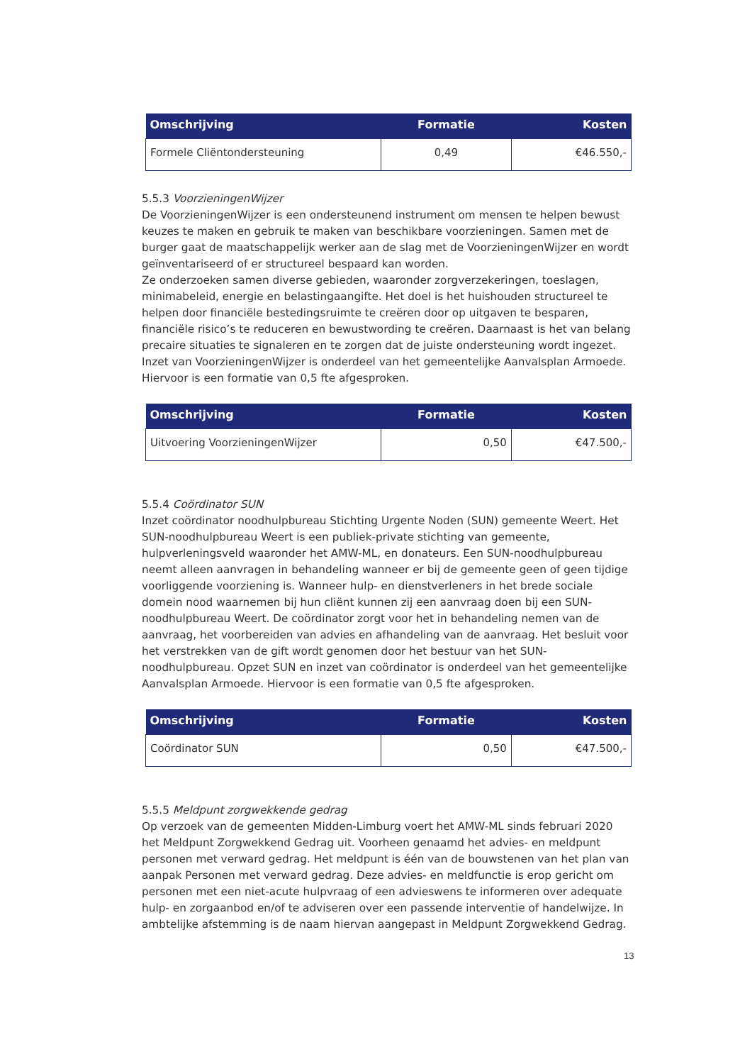| Omschrijving | Formatie | Kosten |
| --- | --- | --- |
| Formele Cliëntondersteuning | 0,49 | €46.550,- |
5.5.3 VoorzieningenWijzer
De VoorzieningenWijzer is een ondersteunend instrument om mensen te helpen bewust keuzes te maken en gebruik te maken van beschikbare voorzieningen. Samen met de burger gaat de maatschappelijk werker aan de slag met de VoorzieningenWijzer en wordt geïnventariseerd of er structureel bespaard kan worden.
Ze onderzoeken samen diverse gebieden, waaronder zorgverzekeringen, toeslagen, minimabeleid, energie en belastingaangifte. Het doel is het huishouden structureel te helpen door financiële bestedingsruimte te creëren door op uitgaven te besparen, financiële risico’s te reduceren en bewustwording te creëren. Daarnaast is het van belang precaire situaties te signaleren en te zorgen dat de juiste ondersteuning wordt ingezet. Inzet van VoorzieningenWijzer is onderdeel van het gemeentelijke Aanvalsplan Armoede. Hiervoor is een formatie van 0,5 fte afgesproken.
| Omschrijving | Formatie | Kosten |
| --- | --- | --- |
| Uitvoering VoorzieningenWijzer | 0,50 | €47.500,- |
5.5.4 Coördinator SUN
Inzet coördinator noodhulpbureau Stichting Urgente Noden (SUN) gemeente Weert. Het SUN-noodhulpbureau Weert is een publiek-private stichting van gemeente, hulpverleningsveld waaronder het AMW-ML, en donateurs. Een SUN-noodhulpbureau neemt alleen aanvragen in behandeling wanneer er bij de gemeente geen of geen tijdige voorliggende voorziening is. Wanneer hulp- en dienstverleners in het brede sociale domein nood waarnemen bij hun cliënt kunnen zij een aanvraag doen bij een SUN-noodhulpbureau Weert. De coördinator zorgt voor het in behandeling nemen van de aanvraag, het voorbereiden van advies en afhandeling van de aanvraag. Het besluit voor het verstrekken van de gift wordt genomen door het bestuur van het SUN-noodhulpbureau. Opzet SUN en inzet van coördinator is onderdeel van het gemeentelijke Aanvalsplan Armoede. Hiervoor is een formatie van 0,5 fte afgesproken.
| Omschrijving | Formatie | Kosten |
| --- | --- | --- |
| Coördinator SUN | 0,50 | €47.500,- |
5.5.5 Meldpunt zorgwekkende gedrag
Op verzoek van de gemeenten Midden-Limburg voert het AMW-ML sinds februari 2020 het Meldpunt Zorgwekkend Gedrag uit. Voorheen genaamd het advies- en meldpunt personen met verward gedrag. Het meldpunt is één van de bouwstenen van het plan van aanpak Personen met verward gedrag. Deze advies- en meldfunctie is erop gericht om personen met een niet-acute hulpvraag of een advieswens te informeren over adequate hulp- en zorgaanbod en/of te adviseren over een passende interventie of handelwijze. In ambtelijke afstemming is de naam hiervan aangepast in Meldpunt Zorgwekkend Gedrag.
13